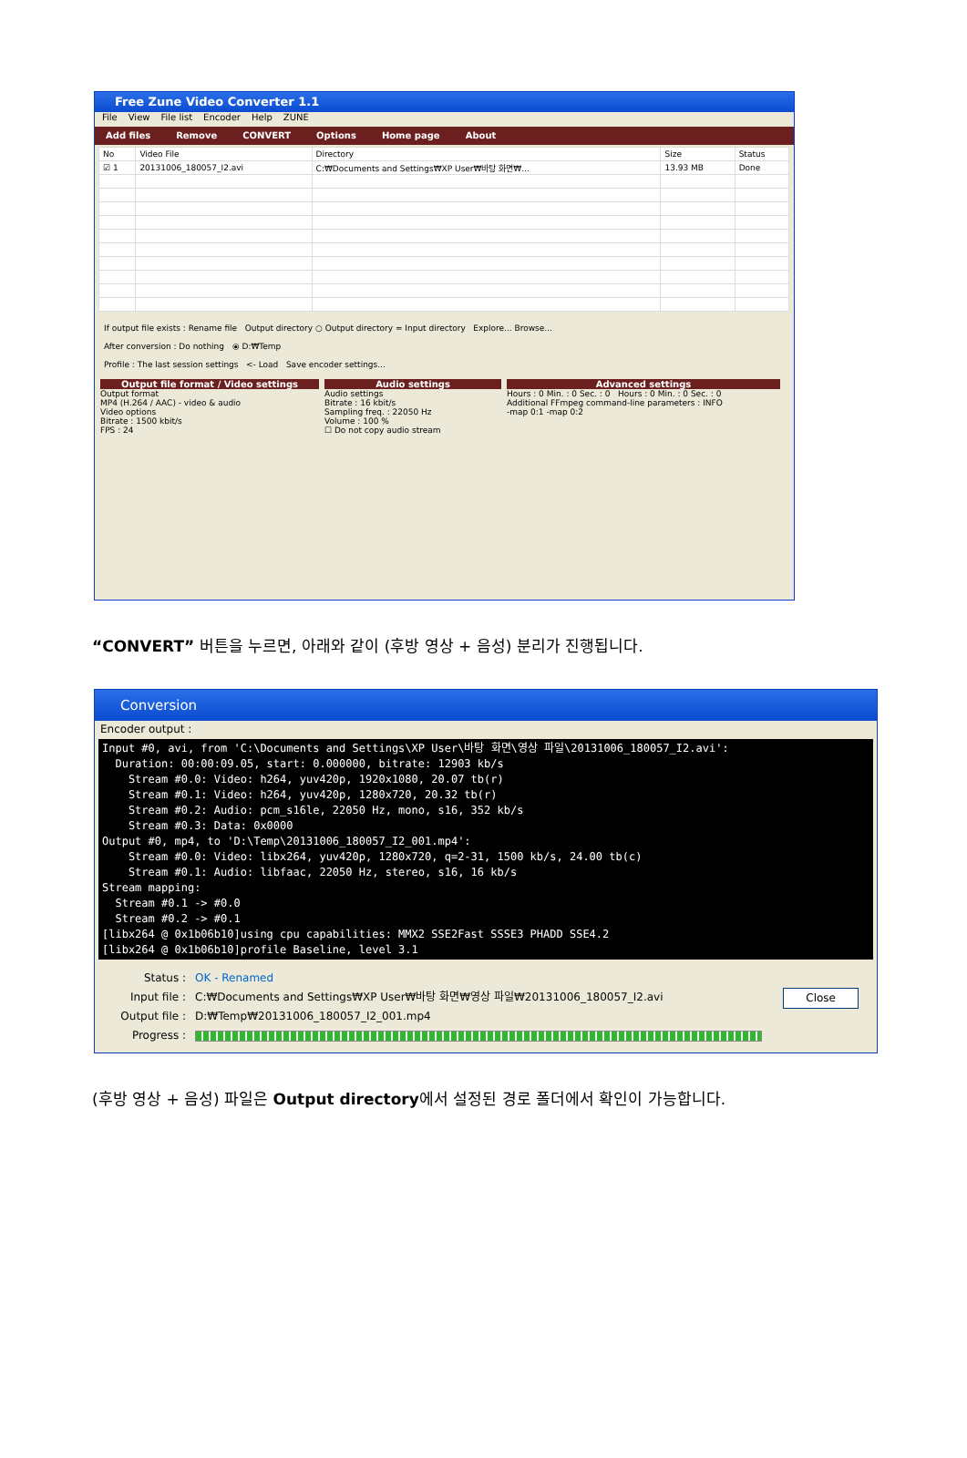Free Zune Video Converter 1.1
File View File list Encoder Help ZUNE
Add files Remove CONVERT Options Home page About
| No | Video File | Directory | Size | Status |
| --- | --- | --- | --- | --- |
| ☑ 1 | 20131006_180057_I2.avi | C:₩Documents and Settings₩XP User₩바탕 화면₩... | 13.93 MB | Done |
If output file exists : Rename file Output directory ○ Output directory = Input directory Explore... Browse...
After conversion : Do nothing ⦿ D:₩Temp
Profile : The last session settings <- Load Save encoder settings...
Output file format / Video settings
Output format
MP4 (H.264 / AAC) - video & audio
Video options
Bitrate : 1500 kbit/s
FPS : 24
Audio settings
Audio settings
Bitrate : 16 kbit/s
Sampling freq. : 22050 Hz
Volume : 100 %
☐ Do not copy audio stream
Advanced settings
Hours : 0 Min. : 0 Sec. : 0 Hours : 0 Min. : 0 Sec. : 0
Additional FFmpeg command-line parameters : INFO
-map 0:1 -map 0:2
“CONVERT” 버튼을 누르면, 아래와 같이 (후방 영상 + 음성) 분리가 진행됩니다.
Conversion
Encoder output :
Input #0, avi, from 'C:\Documents and Settings\XP User\바탕 화면\영상 파일\20131006_180057_I2.avi':
  Duration: 00:00:09.05, start: 0.000000, bitrate: 12903 kb/s
    Stream #0.0: Video: h264, yuv420p, 1920x1080, 20.07 tb(r)
    Stream #0.1: Video: h264, yuv420p, 1280x720, 20.32 tb(r)
    Stream #0.2: Audio: pcm_s16le, 22050 Hz, mono, s16, 352 kb/s
    Stream #0.3: Data: 0x0000
Output #0, mp4, to 'D:\Temp\20131006_180057_I2_001.mp4':
    Stream #0.0: Video: libx264, yuv420p, 1280x720, q=2-31, 1500 kb/s, 24.00 tb(c)
    Stream #0.1: Audio: libfaac, 22050 Hz, stereo, s16, 16 kb/s
Stream mapping:
  Stream #0.1 -> #0.0
  Stream #0.2 -> #0.1
[libx264 @ 0x1b06b10]using cpu capabilities: MMX2 SSE2Fast SSSE3 PHADD SSE4.2
[libx264 @ 0x1b06b10]profile Baseline, level 3.1
Status : OK - Renamed
Input file : C:₩Documents and Settings₩XP User₩바탕 화면₩영상 파일₩20131006_180057_I2.avi Close
Output file : D:₩Temp₩20131006_180057_I2_001.mp4
Progress :
(후방 영상 + 음성) 파일은 Output directory에서 설정된 경로 폴더에서 확인이 가능합니다.